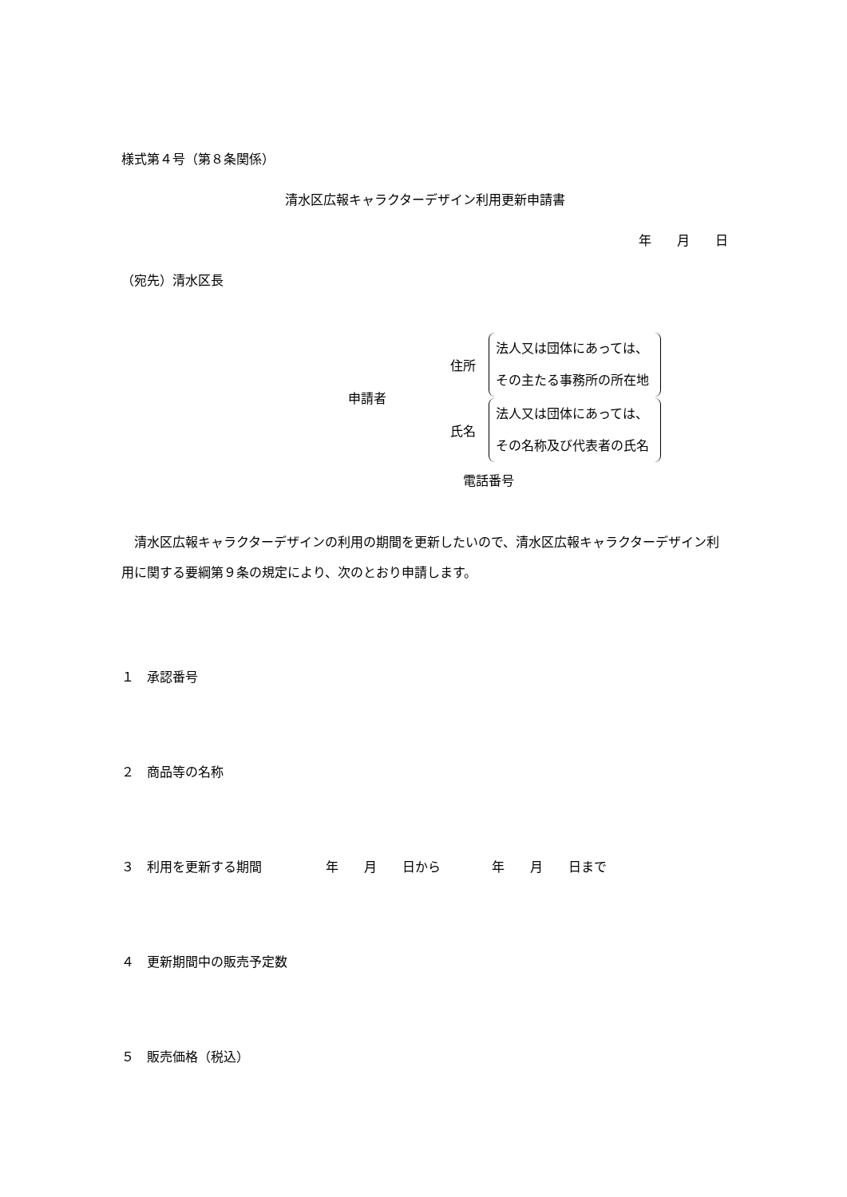様式第４号（第８条関係）
清水区広報キャラクターデザイン利用更新申請書
年　　月　　日
（宛先）清水区長
申請者
住所 法人又は団体にあっては、
その主たる事務所の所在地
氏名 法人又は団体にあっては、
その名称及び代表者の氏名
電話番号
　清水区広報キャラクターデザインの利用の期間を更新したいので、清水区広報キャラクターデザイン利用に関する要綱第９条の規定により、次のとおり申請します。
１　承認番号
２　商品等の名称
３　利用を更新する期間　　　　　年　　月　　日から　　　　年　　月　　日まで
４　更新期間中の販売予定数
５　販売価格（税込）